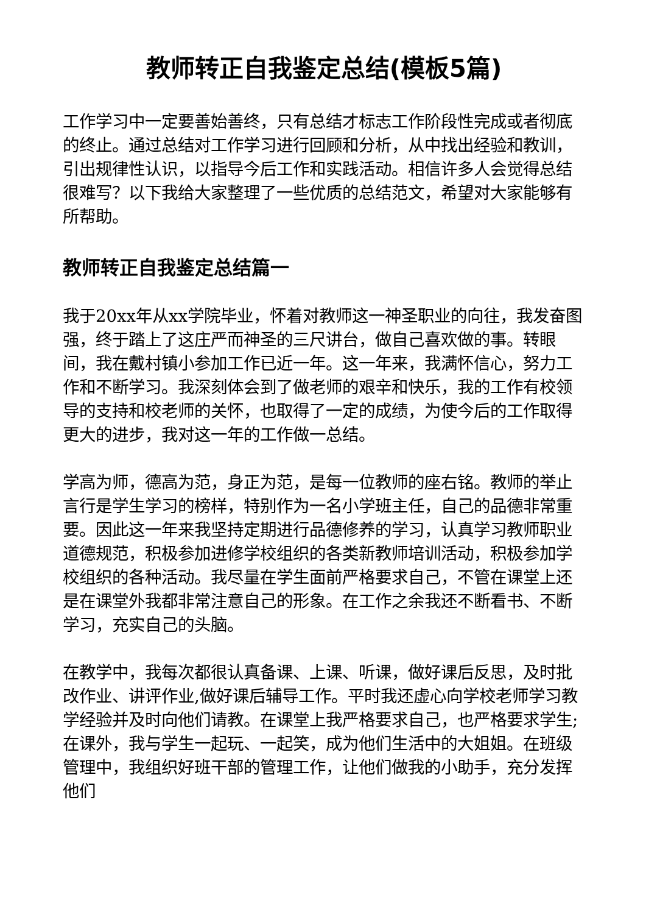教师转正自我鉴定总结(模板5篇)
工作学习中一定要善始善终，只有总结才标志工作阶段性完成或者彻底的终止。通过总结对工作学习进行回顾和分析，从中找出经验和教训，引出规律性认识，以指导今后工作和实践活动。相信许多人会觉得总结很难写？以下我给大家整理了一些优质的总结范文，希望对大家能够有所帮助。
教师转正自我鉴定总结篇一
我于20xx年从xx学院毕业，怀着对教师这一神圣职业的向往，我发奋图强，终于踏上了这庄严而神圣的三尺讲台，做自己喜欢做的事。转眼间，我在戴村镇小参加工作已近一年。这一年来，我满怀信心，努力工作和不断学习。我深刻体会到了做老师的艰辛和快乐，我的工作有校领导的支持和校老师的关怀，也取得了一定的成绩，为使今后的工作取得更大的进步，我对这一年的工作做一总结。
学高为师，德高为范，身正为范，是每一位教师的座右铭。教师的举止言行是学生学习的榜样，特别作为一名小学班主任，自己的品德非常重要。因此这一年来我坚持定期进行品德修养的学习，认真学习教师职业道德规范，积极参加进修学校组织的各类新教师培训活动，积极参加学校组织的各种活动。我尽量在学生面前严格要求自己，不管在课堂上还是在课堂外我都非常注意自己的形象。在工作之余我还不断看书、不断学习，充实自己的头脑。
在教学中，我每次都很认真备课、上课、听课，做好课后反思，及时批改作业、讲评作业,做好课后辅导工作。平时我还虚心向学校老师学习教学经验并及时向他们请教。在课堂上我严格要求自己，也严格要求学生;在课外，我与学生一起玩、一起笑，成为他们生活中的大姐姐。在班级管理中，我组织好班干部的管理工作，让他们做我的小助手，充分发挥他们